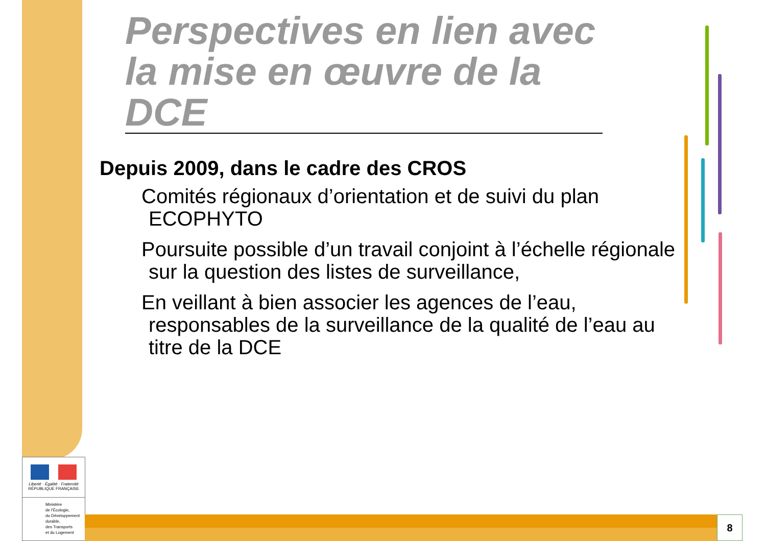Perspectives en lien avec la mise en œuvre de la DCE
Depuis 2009, dans le cadre des CROS
Comités régionaux d’orientation et de suivi du plan ECOPHYTO
Poursuite possible d’un travail conjoint à l’échelle régionale sur la question des listes de surveillance,
En veillant à bien associer les agences de l’eau, responsables de la surveillance de la qualité de l’eau au titre de la DCE
Liberté · Égalité · Fraternité
RÉPUBLIQUE FRANÇAISE
Ministère
de l'Écologie,
du Développement
durable,
des Transports
et du Logement
8